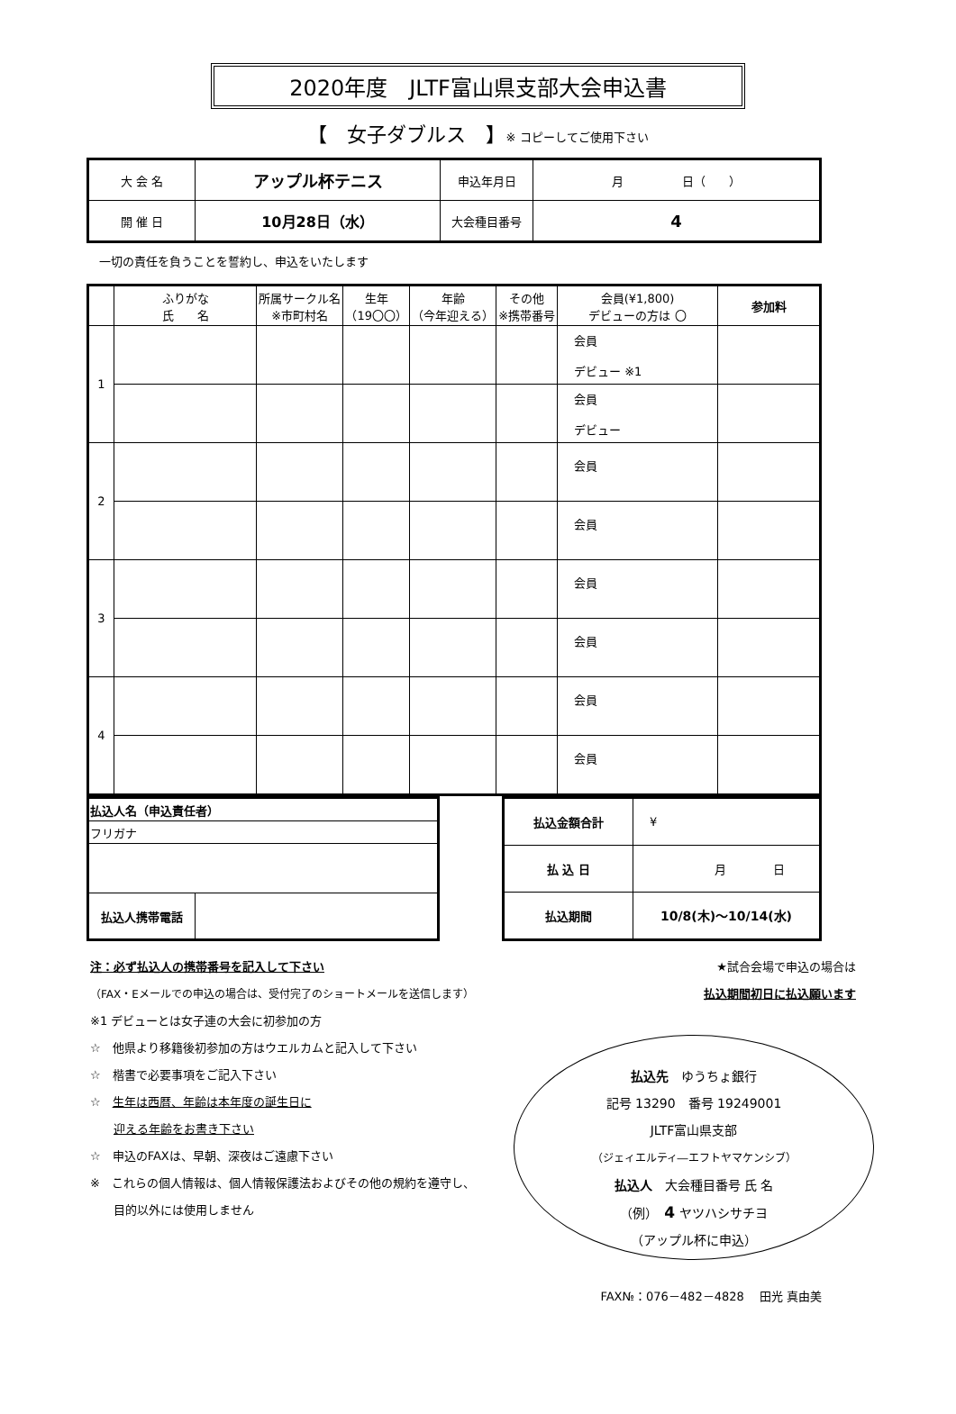2020年度　JLTF富山県支部大会申込書
【　女子ダブルス　】※ コピーしてご使用下さい
| 大 会 名 | アップル杯テニス | 申込年月日 | 月 日（ ） |
| 開 催 日 | 10月28日（水） | 大会種目番号 | 4 |
一切の責任を負うことを誓約し、申込をいたします
| | ふりがな 氏 名 | 所属サークル名 ※市町村名 | 生年 （19〇〇） | 年齢 （今年迎える） | その他 ※携帯番号 | 会員(¥1,800) デビューの方は 〇 | 参加料 |
| --- | --- | --- | --- | --- | --- | --- | --- |
| 1 | | | | | | 会員 デビュー ※1 | |
| | | | | | | 会員 デビュー | |
| 2 | | | | | | 会員 | |
| | | | | | | 会員 | |
| 3 | | | | | | 会員 | |
| | | | | | | 会員 | |
| 4 | | | | | | 会員 | |
| | | | | | | 会員 | |
| 払込人名（申込責任者） | |
| フリガナ | |
| 払込人携帯電話 | |
| 払込金額合計 | ¥ |
| 払 込 日 | 月 日 |
| 払込期間 | 10/8(木)～10/14(水) |
注：必ず払込人の携帯番号を記入して下さい
（FAX・Eメールでの申込の場合は、受付完了のショートメールを送信します）
※1 デビューとは女子連の大会に初参加の方
☆　他県より移籍後初参加の方はウエルカムと記入して下さい
☆　楷書で必要事項をご記入下さい
☆　生年は西暦、年齢は本年度の誕生日に
　　迎える年齢をお書き下さい
☆　申込のFAXは、早朝、深夜はご遠慮下さい
※　これらの個人情報は、個人情報保護法およびその他の規約を遵守し、
　　目的以外には使用しません
★試合会場で申込の場合は
払込期間初日に払込願います
払込先　ゆうちょ銀行
記号 13290　番号 19249001
JLTF富山県支部
（ジェィエルティ―エフトヤマケンシブ）
払込人　大会種目番号 氏 名
（例）　4 ヤツハシサチヨ
（アップル杯に申込）
FAX№：076－482－4828　 田光 真由美